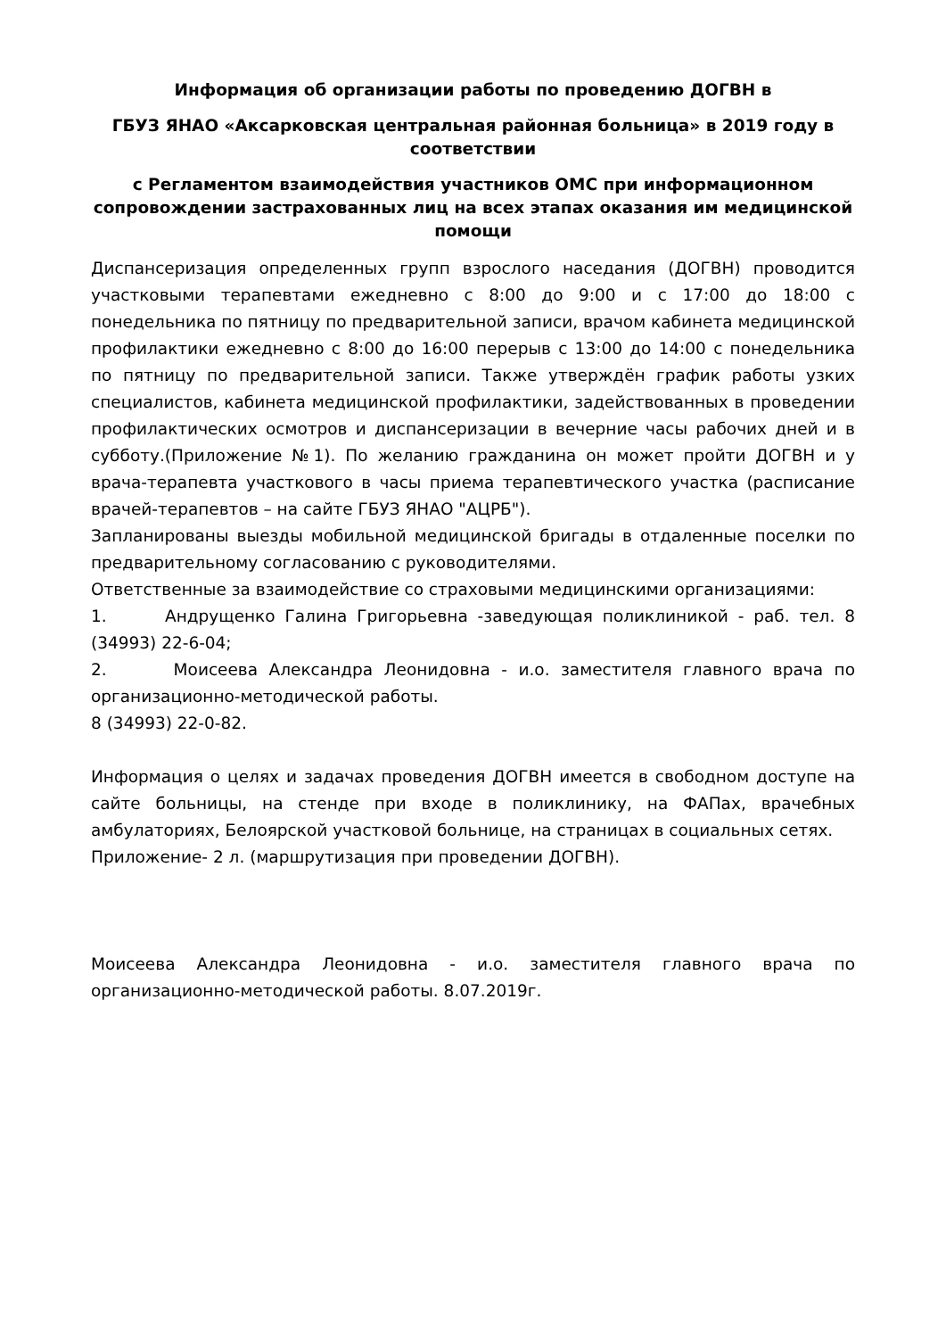Информация об организации работы по проведению ДОГВН в
ГБУЗ ЯНАО «Аксарковская центральная районная больница» в 2019 году в соответствии
с Регламентом взаимодействия участников ОМС при информационном сопровождении застрахованных лиц на всех этапах оказания им медицинской помощи
Диспансеризация определенных групп взрослого наседания (ДОГВН) проводится участковыми терапевтами ежедневно с 8:00 до 9:00 и с 17:00 до 18:00 с понедельника по пятницу по предварительной записи, врачом кабинета медицинской профилактики ежедневно с 8:00 до 16:00 перерыв с 13:00 до 14:00 с понедельника по пятницу по предварительной записи. Также утверждён график работы узких специалистов, кабинета медицинской профилактики, задействованных в проведении профилактических осмотров и диспансеризации в вечерние часы рабочих дней и в субботу.(Приложение №1). По желанию гражданина он может пройти ДОГВН и у врача-терапевта участкового в часы приема терапевтического участка (расписание врачей-терапевтов – на сайте ГБУЗ ЯНАО "АЦРБ").
Запланированы выезды мобильной медицинской бригады в отдаленные поселки по предварительному согласованию с руководителями.
Ответственные за взаимодействие со страховыми медицинскими организациями:
1. Андрущенко Галина Григорьевна -заведующая поликлиникой - раб. тел. 8 (34993) 22-6-04;
2. Моисеева Александра Леонидовна - и.о. заместителя главного врача по организационно-методической работы.
8 (34993) 22-0-82.
Информация о целях и задачах проведения ДОГВН имеется в свободном доступе на сайте больницы, на стенде при входе в поликлинику, на ФАПах, врачебных амбулаториях, Белоярской участковой больнице, на страницах в социальных сетях.
Приложение- 2 л. (маршрутизация при проведении ДОГВН).
Моисеева Александра Леонидовна - и.о. заместителя главного врача по организационно-методической работы. 8.07.2019г.